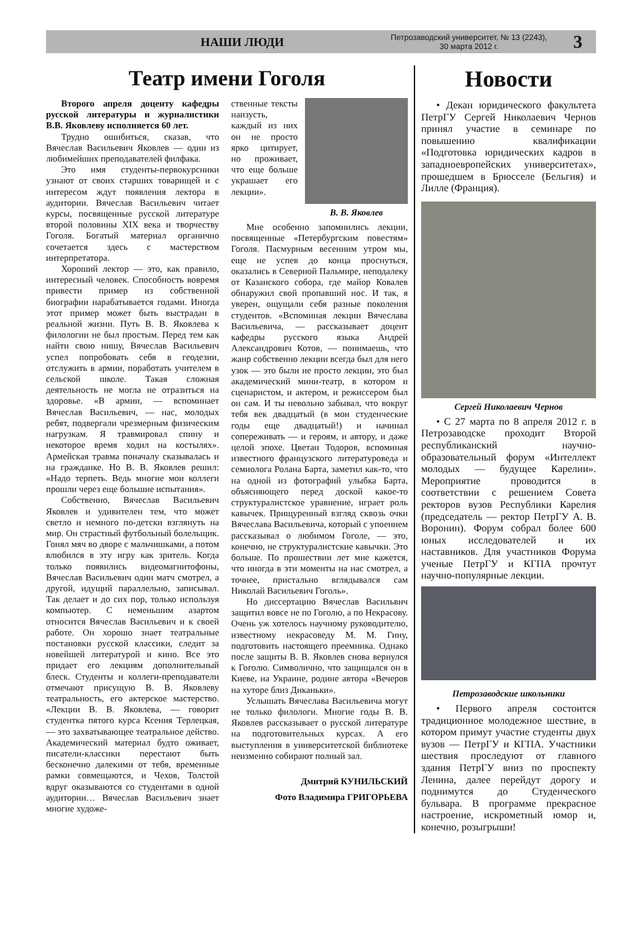НАШИ ЛЮДИ
Петрозаводский университет, № 13 (2243),
30 марта 2012 г.
3
Театр имени Гоголя
Второго апреля доценту кафедры русской литературы и журналистики В.В. Яковлеву исполняется 60 лет.
Трудно ошибиться, сказав, что Вячеслав Васильевич Яковлев — один из любимейших преподавателей филфака.
Это имя студенты-первокурсники узнают от своих старших товарищей и с интересом ждут появления лектора в аудитории. Вячеслав Васильевич читает курсы, посвященные русской литературе второй половины XIX века и творчеству Гоголя. Богатый материал органично сочетается здесь с мастерством интерпретатора.
Хороший лектор — это, как правило, интересный человек. Способность вовремя привести пример из собственной биографии нарабатывается годами. Иногда этот пример может быть выстрадан в реальной жизни. Путь В. В. Яковлева к филологии не был простым. Перед тем как найти свою нишу, Вячеслав Васильевич успел попробовать себя в геодезии, отслужить в армии, поработать учителем в сельской школе. Такая сложная деятельность не могла не отразиться на здоровье. «В армии, — вспоминает Вячеслав Васильевич, — нас, молодых ребят, подвергали чрезмерным физическим нагрузкам. Я травмировал спину и некоторое время ходил на костылях». Армейская травма поначалу сказывалась и на гражданке. Но В. В. Яковлев решил: «Надо терпеть. Ведь многие мои коллеги прошли через еще большие испытания».
Собственно, Вячеслав Васильевич Яковлев и удивителен тем, что может светло и немного по-детски взглянуть на мир. Он страстный футбольный болельщик. Гонял мяч во дворе с мальчишками, а потом влюбился в эту игру как зритель. Когда только появились видеомагнитофоны, Вячеслав Васильевич один матч смотрел, а другой, идущий параллельно, записывал. Так делает и до сих пор, только используя компьютер. С неменьшим азартом относится Вячеслав Васильевич и к своей работе. Он хорошо знает театральные постановки русской классики, следит за новейшей литературой и кино. Все это придает его лекциям дополнительный блеск. Студенты и коллеги-преподаватели отмечают присущую В. В. Яковлеву театральность, его актерское мастерство. «Лекции В. В. Яковлева, — говорит студентка пятого курса Ксения Терлецкая, — это захватывающее театральное действо. Академический материал будто оживает, писатели-классики перестают быть бесконечно далекими от тебя, временные рамки совмещаются, и Чехов, Толстой вдруг оказываются со студентами в одной аудитории… Вячеслав Васильевич знает многие художе-
ственные тексты наизусть, каждый из них он не просто ярко цитирует, но проживает, что еще больше украшает его лекции».
В. В. Яковлев
Мне особенно запомнились лекции, посвященные «Петербургским повестям» Гоголя. Пасмурным весенним утром мы, еще не успев до конца проснуться, оказались в Северной Пальмире, неподалеку от Казанского собора, где майор Ковалев обнаружил свой пропавший нос. И так, я уверен, ощущали себя разные поколения студентов. «Вспоминая лекции Вячеслава Васильевича, — рассказывает доцент кафедры русского языка Андрей Александрович Котов, — понимаешь, что жанр собственно лекции всегда был для него узок — это были не просто лекции, это был академический мини-театр, в котором и сценаристом, и актером, и режиссером был он сам. И ты невольно забывал, что вокруг тебя век двадцатый (в мои студенческие годы еще двадцатый!) и начинал сопереживать — и героям, и автору, и даже целой эпохе. Цветан Тодоров, вспоминая известного французского литературоведа и семиолога Ролана Барта, заметил как-то, что на одной из фотографий улыбка Барта, объясняющего перед доской какое-то структуралистское уравнение, играет роль кавычек. Прищуренный взгляд сквозь очки Вячеслава Васильевича, который с упоением рассказывал о любимом Гоголе, — это, конечно, не структуралистские кавычки. Это больше. По прошествии лет мне кажется, что иногда в эти моменты на нас смотрел, а точнее, пристально вглядывался сам Николай Васильевич Гоголь».
Но диссертацию Вячеслав Васильвич защитил вовсе не по Гоголю, а по Некрасову. Очень уж хотелось научному руководителю, известному некрасоведу М. М. Гину, подготовить настоящего преемника. Однако после защиты В. В. Яковлев снова вернулся к Гоголю. Символично, что защищался он в Киеве, на Украине, родине автора «Вечеров на хуторе близ Диканьки».
Услышать Вячеслава Васильевича могут не только филологи. Многие годы В. В. Яковлев рассказывает о русской литературе на подготовительных курсах. А его выступления в университетской библиотеке неизменно собирают полный зал.
Дмитрий КУНИЛЬСКИЙ
Фото Владимира ГРИГОРЬЕВА
Новости
• Декан юридического факультета ПетрГУ Сергей Николаевич Чернов принял участие в семинаре по повышению квалификации «Подготовка юридических кадров в западноевропейских университетах», прошедшем в Брюсселе (Бельгия) и Лилле (Франция).
Сергей Николаевич Чернов
• С 27 марта по 8 апреля 2012 г. в Петрозаводске проходит Второй республиканский научно-образовательный форум «Интеллект молодых — будущее Карелии». Мероприятие проводится в соответствии с решением Совета ректоров вузов Республики Карелия (председатель — ректор ПетрГУ А. В. Воронин). Форум собрал более 600 юных исследователей и их наставников. Для участников Форума ученые ПетрГУ и КГПА прочтут научно-популярные лекции.
Петрозаводские школьники
• Первого апреля состоится традиционное молодежное шествие, в котором примут участие студенты двух вузов — ПетрГУ и КГПА. Участники шествия проследуют от главного здания ПетрГУ вниз по проспекту Ленина, далее перейдут дорогу и поднимутся до Студенческого бульвара. В программе прекрасное настроение, искрометный юмор и, конечно, розыгрыши!